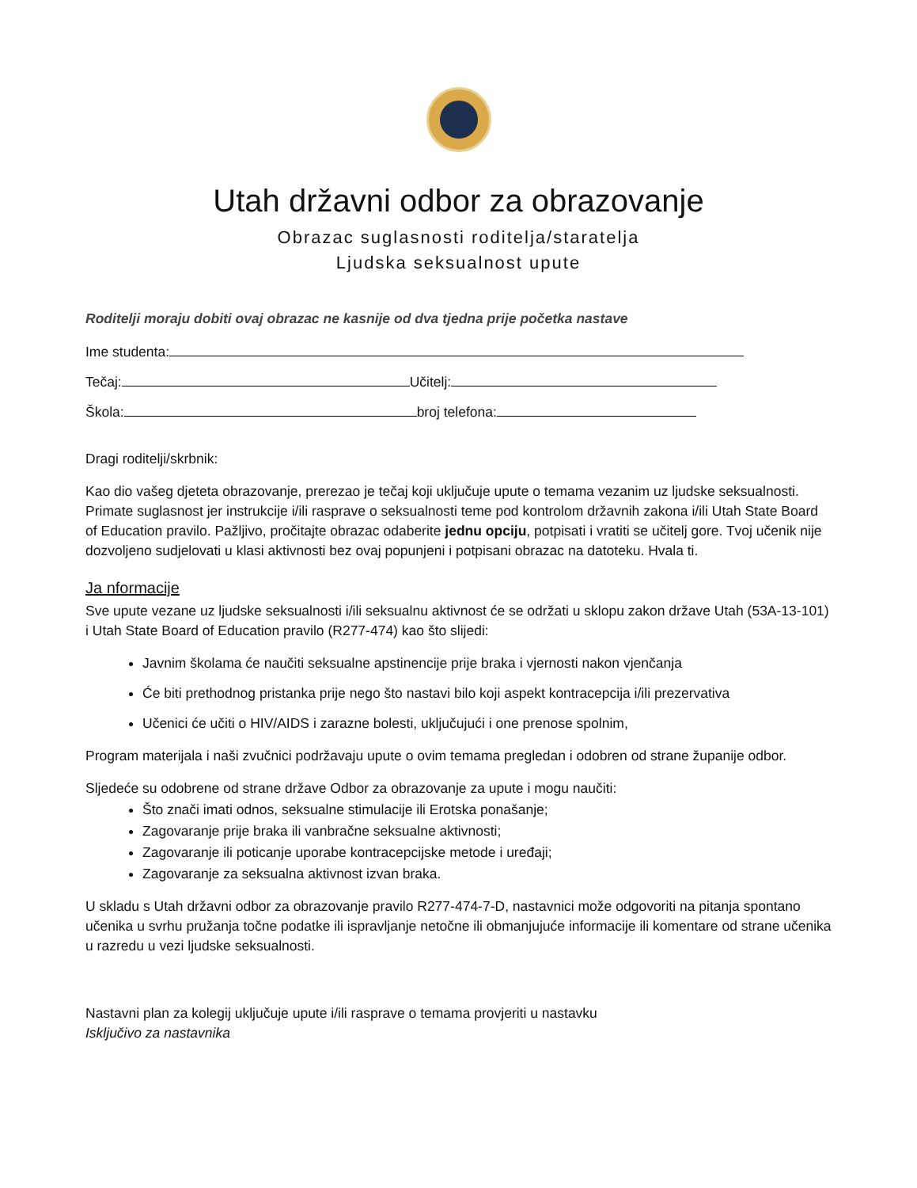Utah državni odbor za obrazovanje
Obrazac suglasnosti roditelja/staratelja
Ljudska seksualnost upute
Roditelji moraju dobiti ovaj obrazac ne kasnije od dva tjedna prije početka nastave
Ime studenta:
Tečaj: Učitelj:
Škola: broj telefona:
Dragi roditelji/skrbnik:
Kao dio vašeg djeteta obrazovanje, prerezao je tečaj koji uključuje upute o temama vezanim uz ljudske seksualnosti. Primate suglasnost jer instrukcije i/ili rasprave o seksualnosti teme pod kontrolom državnih zakona i/ili Utah State Board of Education pravilo. Pažljivo, pročitajte obrazac odaberite jednu opciju, potpisati i vratiti se učitelj gore. Tvoj učenik nije dozvoljeno sudjelovati u klasi aktivnosti bez ovaj popunjeni i potpisani obrazac na datoteku. Hvala ti.
Ja nformacije
Sve upute vezane uz ljudske seksualnosti i/ili seksualnu aktivnost će se održati u sklopu zakon države Utah (53A-13-101) i Utah State Board of Education pravilo (R277-474) kao što slijedi:
Javnim školama će naučiti seksualne apstinencije prije braka i vjernosti nakon vjenčanja
Će biti prethodnog pristanka prije nego što nastavi bilo koji aspekt kontracepcija i/ili prezervativa
Učenici će učiti o HIV/AIDS i zarazne bolesti, uključujući i one prenose spolnim,
Program materijala i naši zvučnici podržavaju upute o ovim temama pregledan i odobren od strane županije odbor.
Sljedeće su odobrene od strane države Odbor za obrazovanje za upute i mogu naučiti:
Što znači imati odnos, seksualne stimulacije ili Erotska ponašanje;
Zagovaranje prije braka ili vanbračne seksualne aktivnosti;
Zagovaranje ili poticanje uporabe kontracepcijske metode i uređaji;
Zagovaranje za seksualna aktivnost izvan braka.
U skladu s Utah državni odbor za obrazovanje pravilo R277-474-7-D, nastavnici može odgovoriti na pitanja spontano učenika u svrhu pružanja točne podatke ili ispravljanje netočne ili obmanjujuće informacije ili komentare od strane učenika u razredu u vezi ljudske seksualnosti.
Nastavni plan za kolegij uključuje upute i/ili rasprave o temama provjeriti u nastavku
Isključivo za nastavnika